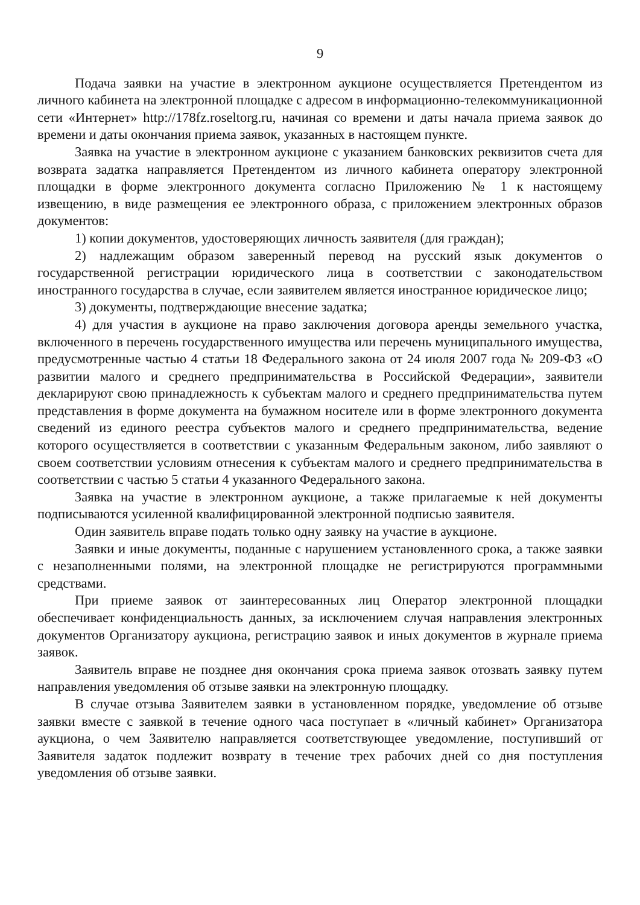9
Подача заявки на участие в электронном аукционе осуществляется Претендентом из личного кабинета на электронной площадке с адресом в информационно-телекоммуникационной сети «Интернет» http://178fz.roseltorg.ru, начиная со времени и даты начала приема заявок до времени и даты окончания приема заявок, указанных в настоящем пункте.
Заявка на участие в электронном аукционе с указанием банковских реквизитов счета для возврата задатка направляется Претендентом из личного кабинета оператору электронной площадки в форме электронного документа согласно Приложению № 1 к настоящему извещению, в виде размещения ее электронного образа, с приложением электронных образов документов:
1) копии документов, удостоверяющих личность заявителя (для граждан);
2) надлежащим образом заверенный перевод на русский язык документов о государственной регистрации юридического лица в соответствии с законодательством иностранного государства в случае, если заявителем является иностранное юридическое лицо;
3) документы, подтверждающие внесение задатка;
4) для участия в аукционе на право заключения договора аренды земельного участка, включенного в перечень государственного имущества или перечень муниципального имущества, предусмотренные частью 4 статьи 18 Федерального закона от 24 июля 2007 года № 209-ФЗ «О развитии малого и среднего предпринимательства в Российской Федерации», заявители декларируют свою принадлежность к субъектам малого и среднего предпринимательства путем представления в форме документа на бумажном носителе или в форме электронного документа сведений из единого реестра субъектов малого и среднего предпринимательства, ведение которого осуществляется в соответствии с указанным Федеральным законом, либо заявляют о своем соответствии условиям отнесения к субъектам малого и среднего предпринимательства в соответствии с частью 5 статьи 4 указанного Федерального закона.
Заявка на участие в электронном аукционе, а также прилагаемые к ней документы подписываются усиленной квалифицированной электронной подписью заявителя.
Один заявитель вправе подать только одну заявку на участие в аукционе.
Заявки и иные документы, поданные с нарушением установленного срока, а также заявки с незаполненными полями, на электронной площадке не регистрируются программными средствами.
При приеме заявок от заинтересованных лиц Оператор электронной площадки обеспечивает конфиденциальность данных, за исключением случая направления электронных документов Организатору аукциона, регистрацию заявок и иных документов в журнале приема заявок.
Заявитель вправе не позднее дня окончания срока приема заявок отозвать заявку путем направления уведомления об отзыве заявки на электронную площадку.
В случае отзыва Заявителем заявки в установленном порядке, уведомление об отзыве заявки вместе с заявкой в течение одного часа поступает в «личный кабинет» Организатора аукциона, о чем Заявителю направляется соответствующее уведомление, поступивший от Заявителя задаток подлежит возврату в течение трех рабочих дней со дня поступления уведомления об отзыве заявки.